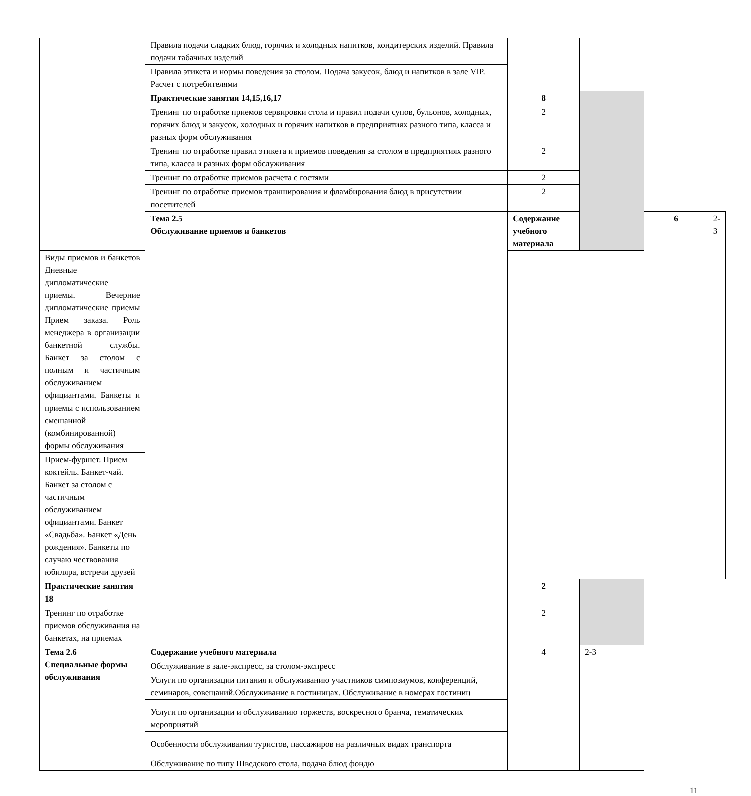| | Правила подачи сладких блюд, горячих и холодных напитков, кондитерских изделий. Правила подачи табачных изделий | | | | |
| | Правила этикета и нормы поведения за столом. Подача закусок, блюд и напитков в зале VIP. Расчет с потребителями | | | | |
| | Практические занятия 14,15,16,17 | 8 | | | |
| | Тренинг по отработке приемов сервировки стола и правил подачи супов, бульонов, холодных, горячих блюд и закусок, холодных и горячих напитков в предприятиях разного типа, класса и разных форм обслуживания | 2 | | | |
| | Тренинг по отработке правил этикета и приемов поведения за столом в предприятиях разного типа, класса и разных форм обслуживания | 2 | | | |
| | Тренинг по отработке приемов расчета с гостями | 2 | | | |
| | Тренинг по отработке приемов транширования и фламбирования блюд в присутствии посетителей | 2 | | | |
| | Тема 2.5 Обслуживание приемов и банкетов | Содержание учебного материала | | 6 | 2-3 |
| Виды приемов и банкетов Дневные дипломатические приемы. Вечерние дипломатические приемы Прием заказа. Роль менеджера в организации банкетной службы. Банкет за столом с полным и частичным обслуживанием официантами. Банкеты и приемы с использованием смешанной (комбинированной) формы обслуживания | | | | | |
| Прием-фуршет. Прием коктейль. Банкет-чай. Банкет за столом с частичным обслуживанием официантами. Банкет «Свадьба». Банкет «День рождения». Банкеты по случаю чествования юбиляра, встречи друзей | | | | | |
| Практические занятия 18 | | 2 | | | |
| Тренинг по отработке приемов обслуживания на банкетах, на приемах | | 2 | | | |
| Тема 2.6 Специальные формы обслуживания | Содержание учебного материала | 4 | 2-3 | | |
| | Обслуживание в зале-экспресс, за столом-экспресс | | | | |
| | Услуги по организации питания и обслуживанию участников симпозиумов, конференций, семинаров, совещаний.Обслуживание в гостиницах. Обслуживание в номерах гостиниц | | | | |
| | Услуги по организации и обслуживанию торжеств, воскресного бранча, тематических мероприятий | | | | |
| | Особенности обслуживания туристов, пассажиров на различных видах транспорта | | | | |
| | Обслуживание по типу Шведского стола, подача блюд фондю | | | | |
11